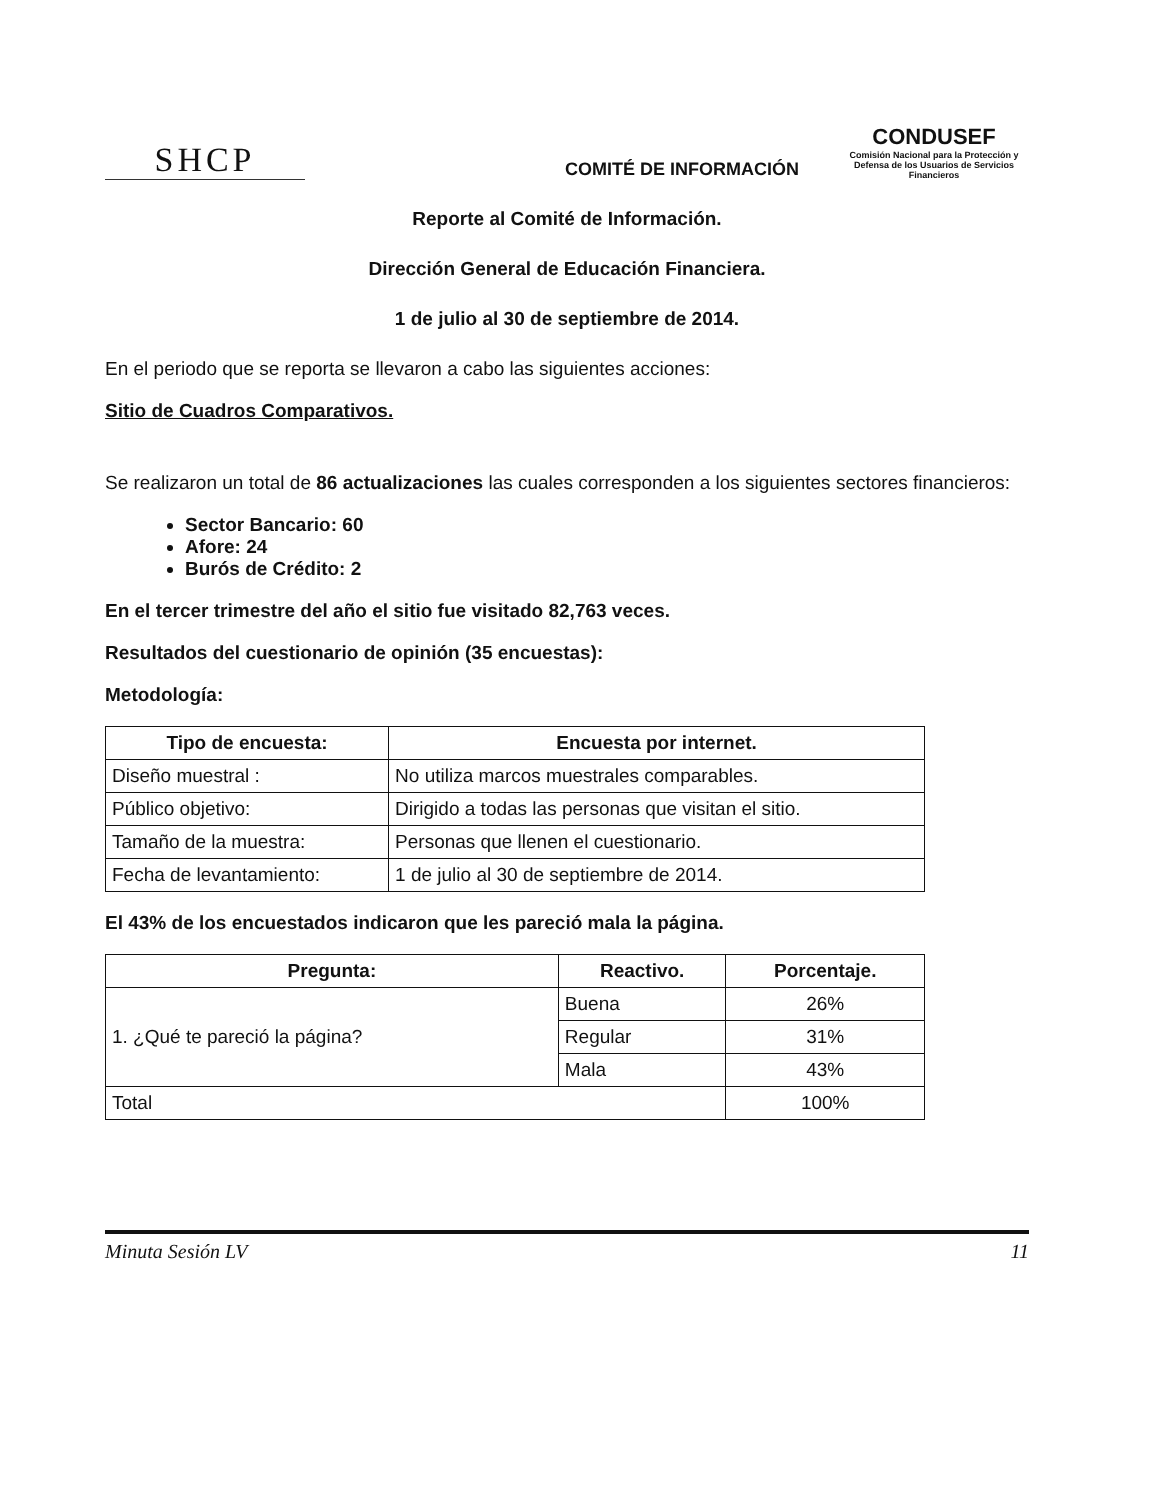SHCP
COMITÉ DE INFORMACIÓN
CONDUSEF
Comisión Nacional para la Protección y Defensa de los Usuarios de Servicios Financieros
Reporte al Comité de Información.
Dirección General de Educación Financiera.
1 de julio al 30 de septiembre de 2014.
En el periodo que se reporta se llevaron a cabo las siguientes acciones:
Sitio de Cuadros Comparativos.
Se realizaron un total de 86 actualizaciones las cuales corresponden a los siguientes sectores financieros:
Sector Bancario: 60
Afore: 24
Burós de Crédito: 2
En el tercer trimestre del año el sitio fue visitado 82,763 veces.
Resultados del cuestionario de opinión (35 encuestas):
Metodología:
| Tipo de encuesta: | Encuesta por internet. |
| --- | --- |
| Diseño muestral : | No utiliza marcos muestrales comparables. |
| Público objetivo: | Dirigido a todas las personas que visitan el sitio. |
| Tamaño de la muestra: | Personas que llenen el cuestionario. |
| Fecha de levantamiento: | 1 de julio al 30 de septiembre de 2014. |
El 43% de los encuestados indicaron que les pareció mala la página.
| Pregunta: | Reactivo. | Porcentaje. |
| --- | --- | --- |
| 1. ¿Qué te pareció la página? | Buena | 26% |
| | Regular | 31% |
| | Mala | 43% |
| Total | | 100% |
Minuta Sesión LV 11